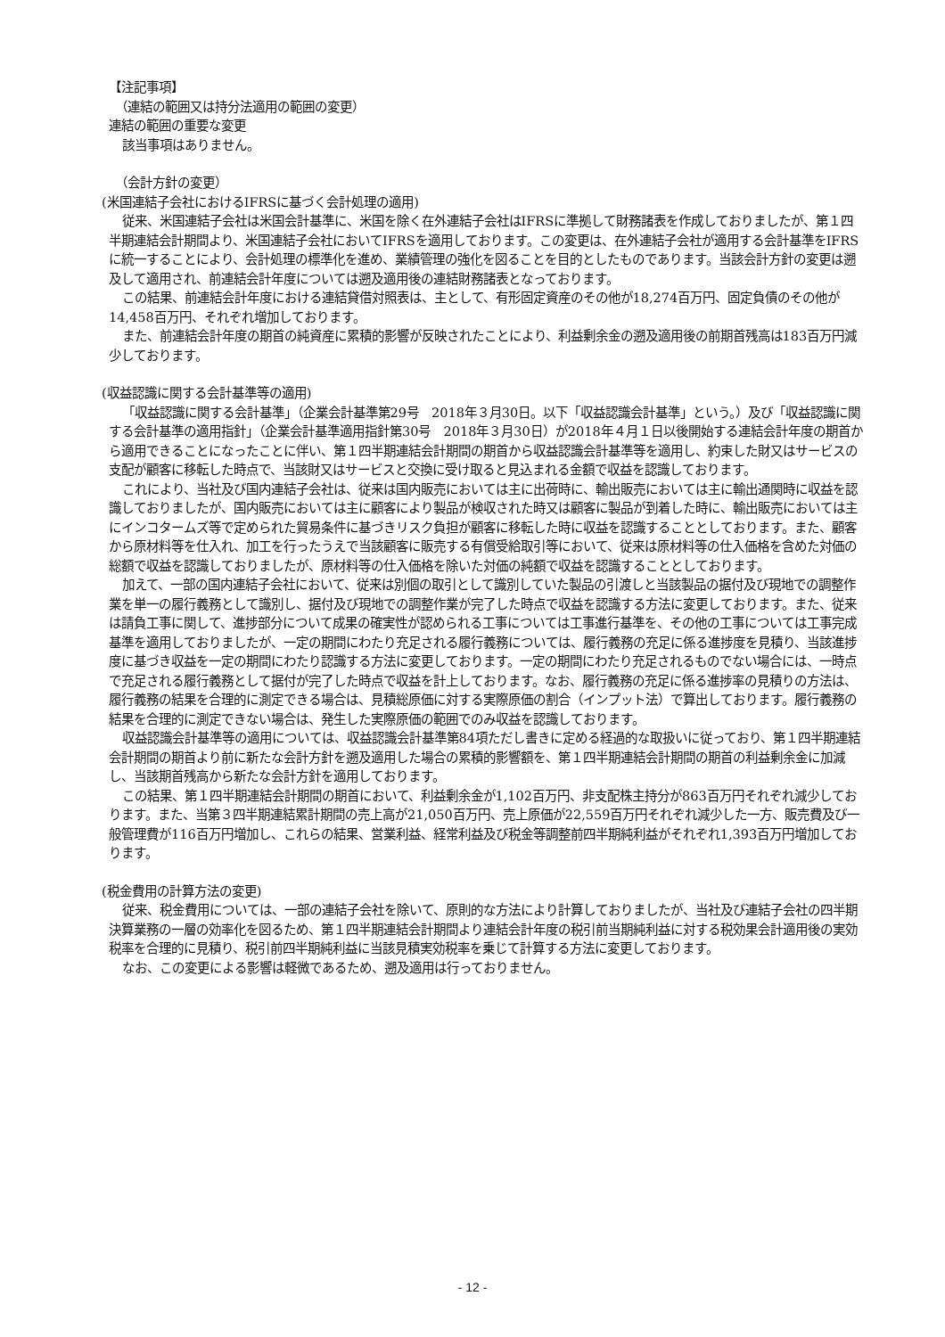【注記事項】
　（連結の範囲又は持分法適用の範囲の変更）
連結の範囲の重要な変更
該当事項はありません。
　（会計方針の変更）
(米国連結子会社におけるIFRSに基づく会計処理の適用)
従来、米国連結子会社は米国会計基準に、米国を除く在外連結子会社はIFRSに準拠して財務諸表を作成しておりましたが、第１四半期連結会計期間より、米国連結子会社においてIFRSを適用しております。この変更は、在外連結子会社が適用する会計基準をIFRSに統一することにより、会計処理の標準化を進め、業績管理の強化を図ることを目的としたものであります。当該会計方針の変更は遡及して適用され、前連結会計年度については遡及適用後の連結財務諸表となっております。
この結果、前連結会計年度における連結貸借対照表は、主として、有形固定資産のその他が18,274百万円、固定負債のその他が14,458百万円、それぞれ増加しております。
また、前連結会計年度の期首の純資産に累積的影響が反映されたことにより、利益剰余金の遡及適用後の前期首残高は183百万円減少しております。
(収益認識に関する会計基準等の適用)
「収益認識に関する会計基準」（企業会計基準第29号　2018年３月30日。以下「収益認識会計基準」という。）及び「収益認識に関する会計基準の適用指針」（企業会計基準適用指針第30号　2018年３月30日）が2018年４月１日以後開始する連結会計年度の期首から適用できることになったことに伴い、第１四半期連結会計期間の期首から収益認識会計基準等を適用し、約束した財又はサービスの支配が顧客に移転した時点で、当該財又はサービスと交換に受け取ると見込まれる金額で収益を認識しております。
これにより、当社及び国内連結子会社は、従来は国内販売においては主に出荷時に、輸出販売においては主に輸出通関時に収益を認識しておりましたが、国内販売においては主に顧客により製品が検収された時又は顧客に製品が到着した時に、輸出販売においては主にインコタームズ等で定められた貿易条件に基づきリスク負担が顧客に移転した時に収益を認識することとしております。また、顧客から原材料等を仕入れ、加工を行ったうえで当該顧客に販売する有償受給取引等において、従来は原材料等の仕入価格を含めた対価の総額で収益を認識しておりましたが、原材料等の仕入価格を除いた対価の純額で収益を認識することとしております。
加えて、一部の国内連結子会社において、従来は別個の取引として識別していた製品の引渡しと当該製品の据付及び現地での調整作業を単一の履行義務として識別し、据付及び現地での調整作業が完了した時点で収益を認識する方法に変更しております。また、従来は請負工事に関して、進捗部分について成果の確実性が認められる工事については工事進行基準を、その他の工事については工事完成基準を適用しておりましたが、一定の期間にわたり充足される履行義務については、履行義務の充足に係る進捗度を見積り、当該進捗度に基づき収益を一定の期間にわたり認識する方法に変更しております。一定の期間にわたり充足されるものでない場合には、一時点で充足される履行義務として据付が完了した時点で収益を計上しております。なお、履行義務の充足に係る進捗率の見積りの方法は、履行義務の結果を合理的に測定できる場合は、見積総原価に対する実際原価の割合（インプット法）で算出しております。履行義務の結果を合理的に測定できない場合は、発生した実際原価の範囲でのみ収益を認識しております。
収益認識会計基準等の適用については、収益認識会計基準第84項ただし書きに定める経過的な取扱いに従っており、第１四半期連結会計期間の期首より前に新たな会計方針を遡及適用した場合の累積的影響額を、第１四半期連結会計期間の期首の利益剰余金に加減し、当該期首残高から新たな会計方針を適用しております。
この結果、第１四半期連結会計期間の期首において、利益剰余金が1,102百万円、非支配株主持分が863百万円それぞれ減少しております。また、当第３四半期連結累計期間の売上高が21,050百万円、売上原価が22,559百万円それぞれ減少した一方、販売費及び一般管理費が116百万円増加し、これらの結果、営業利益、経常利益及び税金等調整前四半期純利益がそれぞれ1,393百万円増加しております。
(税金費用の計算方法の変更)
従来、税金費用については、一部の連結子会社を除いて、原則的な方法により計算しておりましたが、当社及び連結子会社の四半期決算業務の一層の効率化を図るため、第１四半期連結会計期間より連結会計年度の税引前当期純利益に対する税効果会計適用後の実効税率を合理的に見積り、税引前四半期純利益に当該見積実効税率を乗じて計算する方法に変更しております。
なお、この変更による影響は軽微であるため、遡及適用は行っておりません。
- 12 -